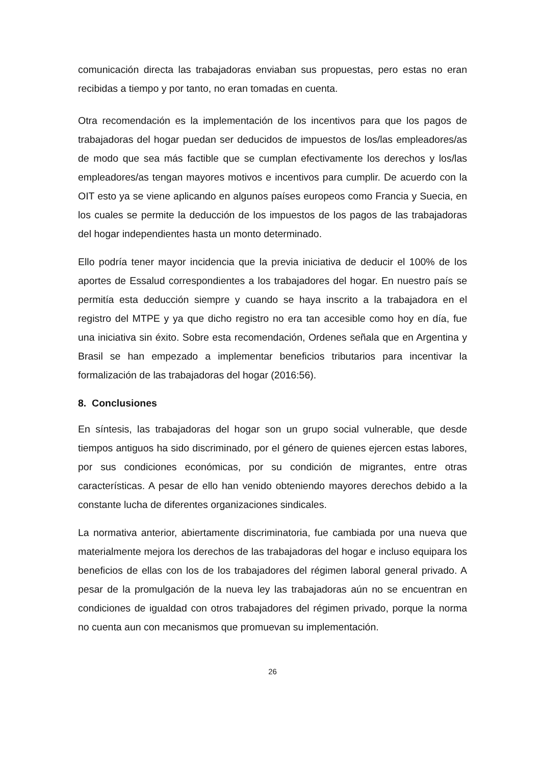comunicación directa las trabajadoras enviaban sus propuestas, pero estas no eran recibidas a tiempo y por tanto, no eran tomadas en cuenta.
Otra recomendación es la implementación de los incentivos para que los pagos de trabajadoras del hogar puedan ser deducidos de impuestos de los/las empleadores/as de modo que sea más factible que se cumplan efectivamente los derechos y los/las empleadores/as tengan mayores motivos e incentivos para cumplir. De acuerdo con la OIT esto ya se viene aplicando en algunos países europeos como Francia y Suecia, en los cuales se permite la deducción de los impuestos de los pagos de las trabajadoras del hogar independientes hasta un monto determinado.
Ello podría tener mayor incidencia que la previa iniciativa de deducir el 100% de los aportes de Essalud correspondientes a los trabajadores del hogar. En nuestro país se permitía esta deducción siempre y cuando se haya inscrito a la trabajadora en el registro del MTPE y ya que dicho registro no era tan accesible como hoy en día, fue una iniciativa sin éxito. Sobre esta recomendación, Ordenes señala que en Argentina y Brasil se han empezado a implementar beneficios tributarios para incentivar la formalización de las trabajadoras del hogar (2016:56).
8. Conclusiones
En síntesis, las trabajadoras del hogar son un grupo social vulnerable, que desde tiempos antiguos ha sido discriminado, por el género de quienes ejercen estas labores, por sus condiciones económicas, por su condición de migrantes, entre otras características. A pesar de ello han venido obteniendo mayores derechos debido a la constante lucha de diferentes organizaciones sindicales.
La normativa anterior, abiertamente discriminatoria, fue cambiada por una nueva que materialmente mejora los derechos de las trabajadoras del hogar e incluso equipara los beneficios de ellas con los de los trabajadores del régimen laboral general privado. A pesar de la promulgación de la nueva ley las trabajadoras aún no se encuentran en condiciones de igualdad con otros trabajadores del régimen privado, porque la norma no cuenta aun con mecanismos que promuevan su implementación.
26